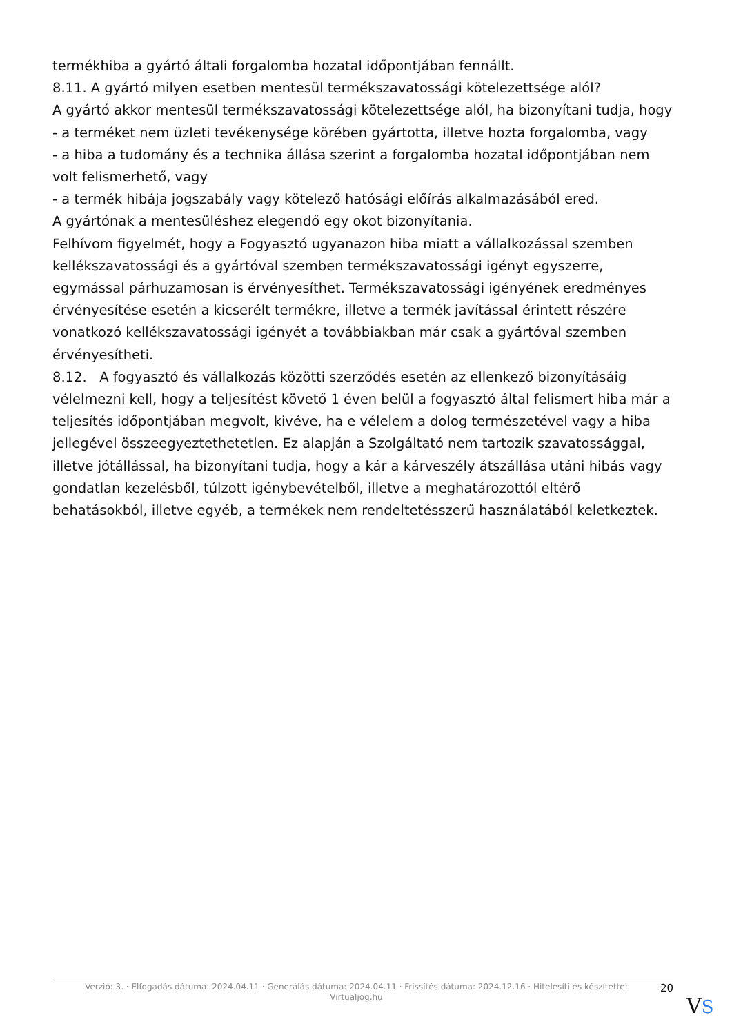termékhiba a gyártó általi forgalomba hozatal időpontjában fennállt.
8.11. A gyártó milyen esetben mentesül termékszavatossági kötelezettsége alól?
A gyártó akkor mentesül termékszavatossági kötelezettsége alól, ha bizonyítani tudja, hogy
- a terméket nem üzleti tevékenysége körében gyártotta, illetve hozta forgalomba, vagy
- a hiba a tudomány és a technika állása szerint a forgalomba hozatal időpontjában nem volt felismerhető, vagy
- a termék hibája jogszabály vagy kötelező hatósági előírás alkalmazásából ered.
A gyártónak a mentesüléshez elegendő egy okot bizonyítania.
Felhívom figyelmét, hogy a Fogyasztó ugyanazon hiba miatt a vállalkozással szemben kellékszavatossági és a gyártóval szemben termékszavatossági igényt egyszerre, egymással párhuzamosan is érvényesíthet. Termékszavatossági igényének eredményes érvényesítése esetén a kicserélt termékre, illetve a termék javítással érintett részére vonatkozó kellékszavatossági igényét a továbbiakban már csak a gyártóval szemben érvényesítheti.
8.12. A fogyasztó és vállalkozás közötti szerződés esetén az ellenkező bizonyításáig vélelmezni kell, hogy a teljesítést követő 1 éven belül a fogyasztó által felismert hiba már a teljesítés időpontjában megvolt, kivéve, ha e vélelem a dolog természetével vagy a hiba jellegével összeegyeztethetetlen. Ez alapján a Szolgáltató nem tartozik szavatossággal, illetve jótállással, ha bizonyítani tudja, hogy a kár a kárveszély átszállása utáni hibás vagy gondatlan kezelésből, túlzott igénybevételből, illetve a meghatározottól eltérő behatásokból, illetve egyéb, a termékek nem rendeltetésszerű használatából keletkeztek.
Verzió: 3. · Elfogadás dátuma: 2024.04.11 · Generálás dátuma: 2024.04.11 · Frissítés dátuma: 2024.12.16 · Hitelesíti és készítette: Virtualjog.hu
20
VS